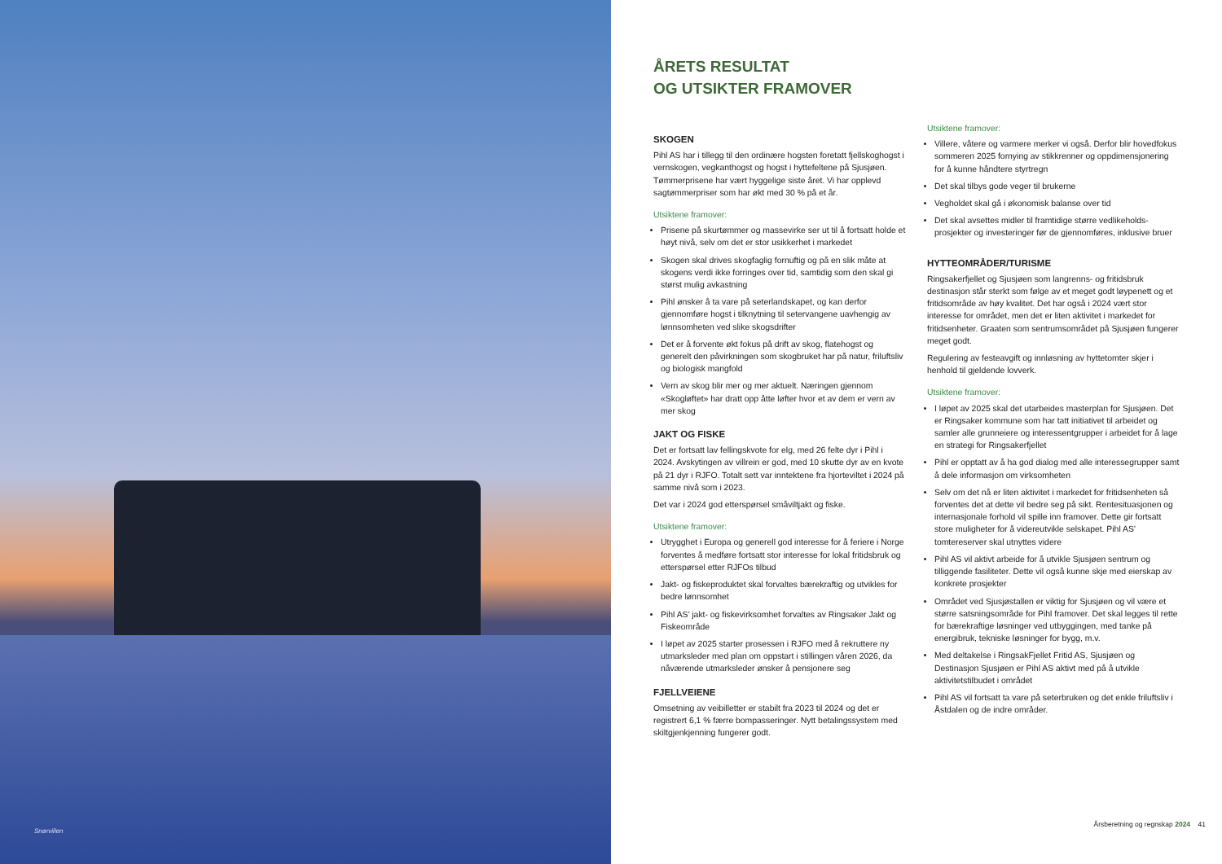Snørvillen
ÅRETS RESULTAT
OG UTSIKTER FRAMOVER
SKOGEN
Pihl AS har i tillegg til den ordinære hogsten foretatt fjellskog­hogst i vernskogen, vegkanthogst og hogst i hyttefeltene på Sjusjøen. Tømmerprisene har vært hyggelige siste året. Vi har opplevd sagtømmerpriser som har økt med 30 % på et år.
Utsiktene framover:
Prisene på skurtømmer og massevirke ser ut til å fortsatt holde et høyt nivå, selv om det er stor usikkerhet i markedet
Skogen skal drives skogfaglig fornuftig og på en slik måte at skogens verdi ikke forringes over tid, samtidig som den skal gi størst mulig avkastning
Pihl ønsker å ta vare på seterlandskapet, og kan derfor gjennomføre hogst i tilknytning til setervangene uavhengig av lønnsomheten ved slike skogsdrifter
Det er å forvente økt fokus på drift av skog, flatehogst og generelt den påvirkningen som skogbruket har på natur, friluftsliv og biologisk mangfold
Vern av skog blir mer og mer aktuelt. Næringen gjennom «Skogløftet» har dratt opp åtte løfter hvor et av dem er vern av mer skog
JAKT OG FISKE
Det er fortsatt lav fellingskvote for elg, med 26 felte dyr i Pihl i 2024. Avskytingen av villrein er god, med 10 skutte dyr av en kvote på 21 dyr i RJFO. Totalt sett var inntektene fra hjorteviltet i 2024 på samme nivå som i 2023.
Det var i 2024 god etterspørsel småviltjakt og fiske.
Utsiktene framover:
Utrygghet i Europa og generell god interesse for å feriere i Norge forventes å medføre fortsatt stor interesse for lokal fritidsbruk og etterspørsel etter RJFOs tilbud
Jakt- og fiskeproduktet skal forvaltes bærekraftig og utvikles for bedre lønnsomhet
Pihl AS’ jakt- og fiskevirksomhet forvaltes av Ringsaker Jakt og Fiskeområde
I løpet av 2025 starter prosessen i RJFO med å rekruttere ny utmarksleder med plan om oppstart i stillingen våren 2026, da nåværende utmarksleder ønsker å pensjonere seg
FJELLVEIENE
Omsetning av veibilletter er stabilt fra 2023 til 2024 og det er registrert 6,1 % færre bompasseringer. Nytt betalingssystem med skiltgjenkjenning fungerer godt.
Utsiktene framover:
Villere, våtere og varmere merker vi også. Derfor blir hoved­fokus sommeren 2025 fornying av stikkrenner og oppdimen­sjonering for å kunne håndtere styrtregn
Det skal tilbys gode veger til brukerne
Vegholdet skal gå i økonomisk balanse over tid
Det skal avsettes midler til framtidige større vedlikeholds­prosjekter og investeringer før de gjennomføres, inklusive bruer
HYTTEOMRÅDER/TURISME
Ringsakerfjellet og Sjusjøen som langrenns- og fritidsbruk destinasjon står sterkt som følge av et meget godt løypenett og et fritidsområde av høy kvalitet. Det har også i 2024 vært stor interesse for området, men det er liten aktivitet i markedet for fritidsenheter. Graaten som sentrumsområdet på Sjusjøen fungerer meget godt.
Regulering av festeavgift og innløsning av hyttetomter skjer i henhold til gjeldende lovverk.
Utsiktene framover:
I løpet av 2025 skal det utarbeides masterplan for Sjusjøen. Det er Ringsaker kommune som har tatt initiativet til arbeidet og samler alle grunneiere og interessentgrupper i arbeidet for å lage en strategi for Ringsakerfjellet
Pihl er opptatt av å ha god dialog med alle interessegrupper samt å dele informasjon om virksomheten
Selv om det nå er liten aktivitet i markedet for fritidsenheten så forventes det at dette vil bedre seg på sikt. Rentesituasjonen og internasjonale forhold vil spille inn framover. Dette gir fortsatt store muligheter for å videreutvikle selskapet. Pihl AS’ tomtereserver skal utnyttes videre
Pihl AS vil aktivt arbeide for å utvikle Sjusjøen sentrum og tilliggende fasiliteter. Dette vil også kunne skje med eierskap av konkrete prosjekter
Området ved Sjusjøstallen er viktig for Sjusjøen og vil være et større satsningsområde for Pihl framover. Det skal legges til rette for bærekraftige løsninger ved utbyggingen, med tanke på energibruk, tekniske løsninger for bygg, m.v.
Med deltakelse i RingsakFjellet Fritid AS, Sjusjøen og Destinasjon Sjusjøen er Pihl AS aktivt med på å utvikle aktivitetstilbudet i området
Pihl AS vil fortsatt ta vare på seterbruken og det enkle friluftsliv i Åstdalen og de indre områder.
Årsberetning og regnskap 2024 41